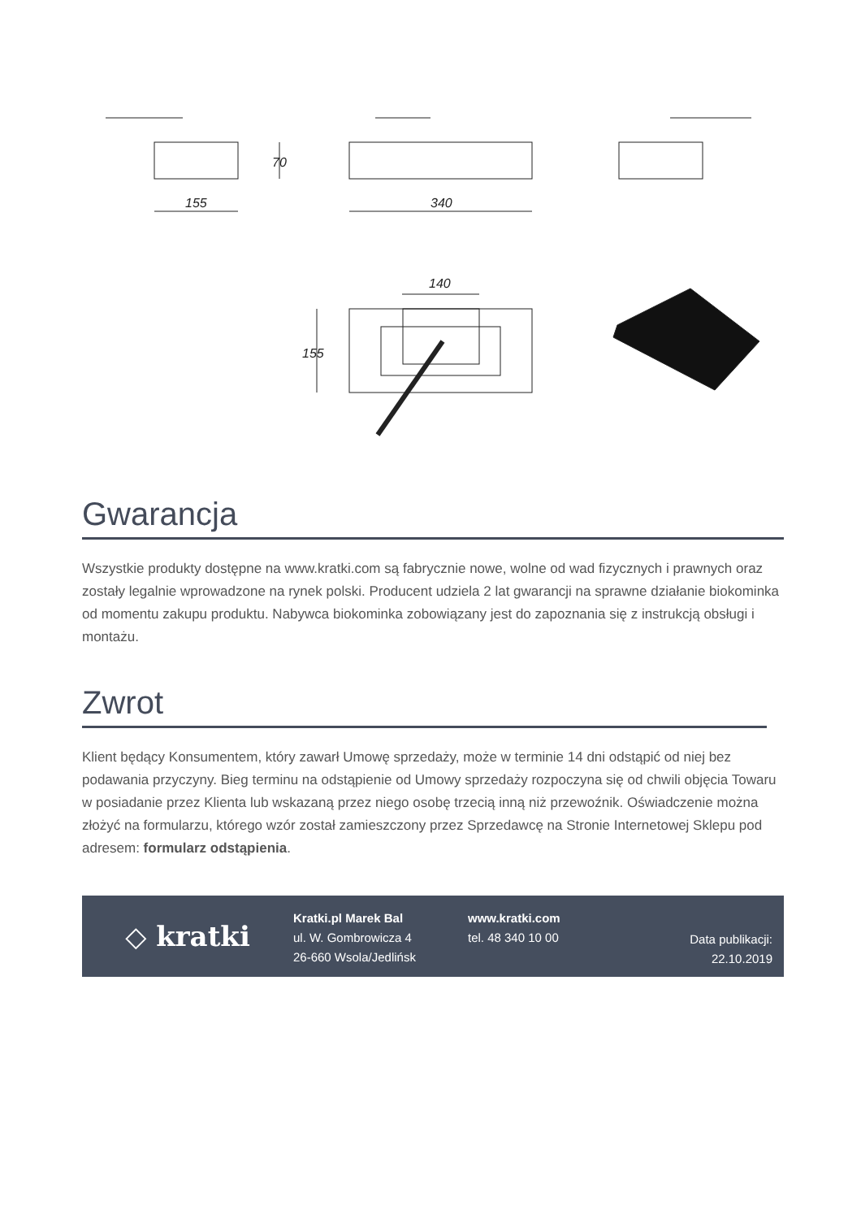155
340
140
70
155
Gwarancja
Wszystkie produkty dostępne na www.kratki.com są fabrycznie nowe, wolne od wad fizycznych i prawnych oraz zostały legalnie wprowadzone na rynek polski. Producent udziela 2 lat gwarancji na sprawne działanie biokominka od momentu zakupu produktu. Nabywca biokominka zobowiązany jest do zapoznania się z instrukcją obsługi i montażu.
Zwrot
Klient będący Konsumentem, który zawarł Umowę sprzedaży, może w terminie 14 dni odstąpić od niej bez podawania przyczyny. Bieg terminu na odstąpienie od Umowy sprzedaży rozpoczyna się od chwili objęcia Towaru w posiadanie przez Klienta lub wskazaną przez niego osobę trzecią inną niż przewoźnik. Oświadczenie można złożyć na formularzu, którego wzór został zamieszczony przez Sprzedawcę na Stronie Internetowej Sklepu pod adresem: formularz odstąpienia.
◇ kratki
Kratki.pl Marek Bal
ul. W. Gombrowicza 4
26-660 Wsola/Jedlińsk
www.kratki.com
tel. 48 340 10 00
Data publikacji:
22.10.2019